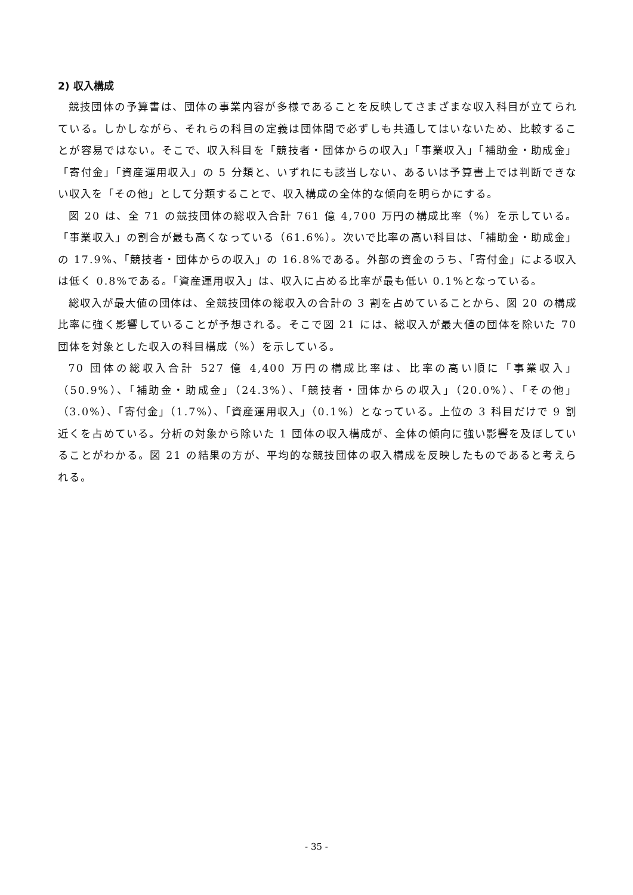2) 収入構成
競技団体の予算書は、団体の事業内容が多様であることを反映してさまざまな収入科目が立てられている。しかしながら、それらの科目の定義は団体間で必ずしも共通してはいないため、比較することが容易ではない。そこで、収入科目を「競技者・団体からの収入」「事業収入」「補助金・助成金」「寄付金」「資産運用収入」の 5 分類と、いずれにも該当しない、あるいは予算書上では判断できない収入を「その他」として分類することで、収入構成の全体的な傾向を明らかにする。
図 20 は、全 71 の競技団体の総収入合計 761 億 4,700 万円の構成比率（%）を示している。「事業収入」の割合が最も高くなっている（61.6%）。次いで比率の高い科目は、「補助金・助成金」の 17.9%、「競技者・団体からの収入」の 16.8%である。外部の資金のうち、「寄付金」による収入は低く 0.8%である。「資産運用収入」は、収入に占める比率が最も低い 0.1%となっている。
総収入が最大値の団体は、全競技団体の総収入の合計の 3 割を占めていることから、図 20 の構成比率に強く影響していることが予想される。そこで図 21 には、総収入が最大値の団体を除いた 70 団体を対象とした収入の科目構成（%）を示している。
70 団体の総収入合計 527 億 4,400 万円の構成比率は、比率の高い順に「事業収入」（50.9%）、「補助金・助成金」（24.3%）、「競技者・団体からの収入」（20.0%）、「その他」（3.0%）、「寄付金」（1.7%）、「資産運用収入」（0.1%）となっている。上位の 3 科目だけで 9 割近くを占めている。分析の対象から除いた 1 団体の収入構成が、全体の傾向に強い影響を及ぼしていることがわかる。図 21 の結果の方が、平均的な競技団体の収入構成を反映したものであると考えられる。
- 35 -